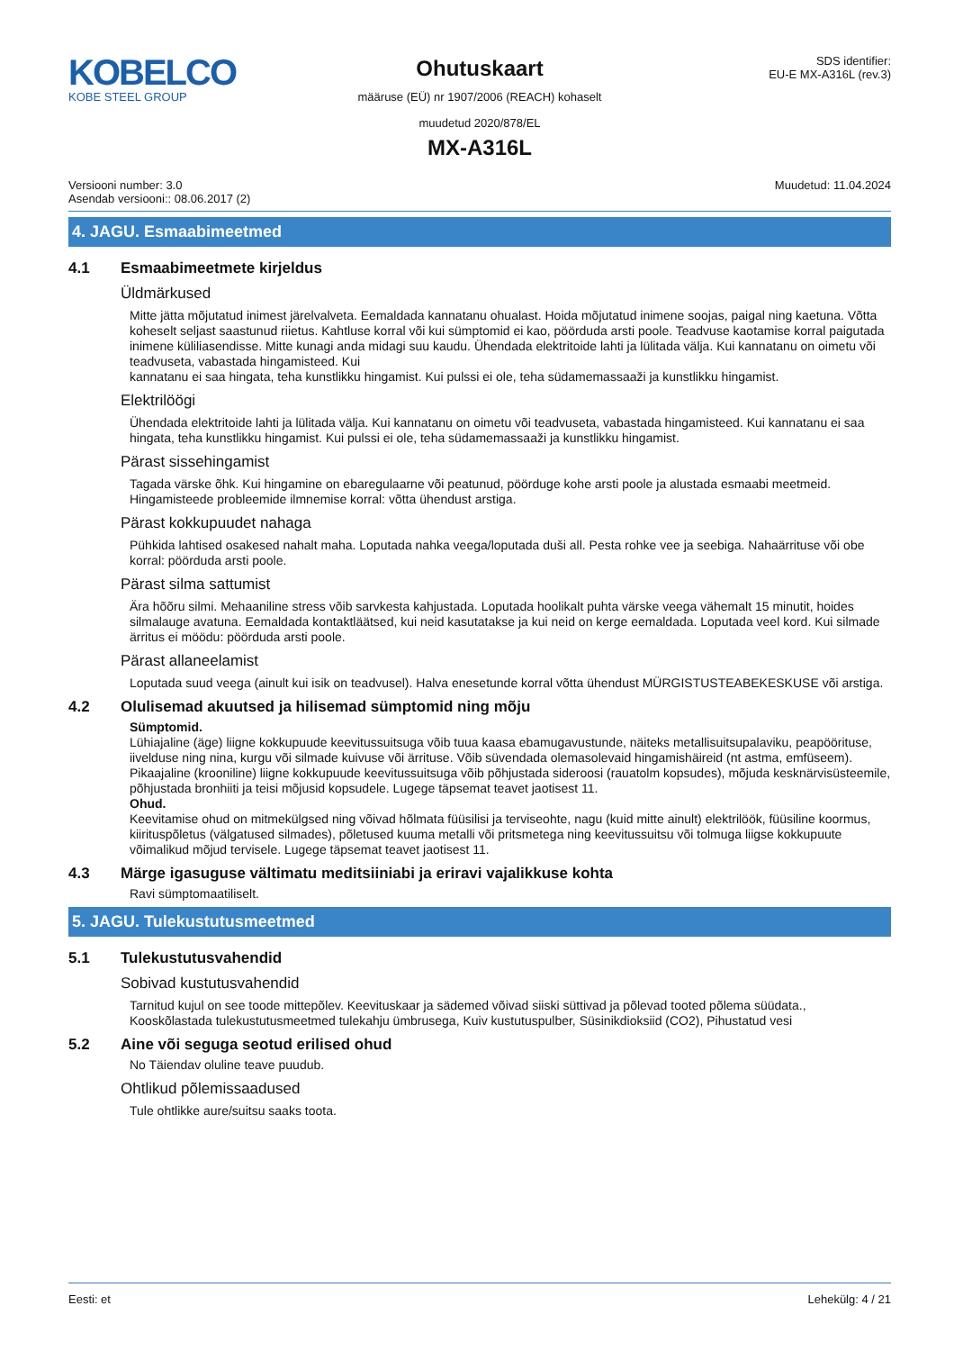KOBELCO
KOBE STEEL GROUP
Ohutuskaart
määruse (EÜ) nr 1907/2006 (REACH) kohaselt
muudetud 2020/878/EL
SDS identifier:
EU-E MX-A316L (rev.3)
MX-A316L
Versiooni number: 3.0
Asendab versiooni:: 08.06.2017 (2)
Muudetud: 11.04.2024
4. JAGU. Esmaabimeetmed
4.1 Esmaabimeetmete kirjeldus
Üldmärkused
Mitte jätta mõjutatud inimest järelvalveta. Eemaldada kannatanu ohualast. Hoida mõjutatud inimene soojas, paigal ning kaetuna. Võtta koheselt seljast saastunud riietus. Kahtluse korral või kui sümptomid ei kao, pöörduda arsti poole. Teadvuse kaotamise korral paigutada inimene küliliasendisse. Mitte kunagi anda midagi suu kaudu. Ühendada elektritoide lahti ja lülitada välja. Kui kannatanu on oimetu või teadvuseta, vabastada hingamisteed. Kui
kannatanu ei saa hingata, teha kunstlikku hingamist. Kui pulssi ei ole, teha südamemassaaži ja kunstlikku hingamist.
Elektrilöögi
Ühendada elektritoide lahti ja lülitada välja. Kui kannatanu on oimetu või teadvuseta, vabastada hingamisteed. Kui kannatanu ei saa hingata, teha kunstlikku hingamist. Kui pulssi ei ole, teha südamemassaaži ja kunstlikku hingamist.
Pärast sissehingamist
Tagada värske õhk. Kui hingamine on ebaregulaarne või peatunud, pöörduge kohe arsti poole ja alustada esmaabi meetmeid. Hingamisteede probleemide ilmnemise korral: võtta ühendust arstiga.
Pärast kokkupuudet nahaga
Pühkida lahtised osakesed nahalt maha. Loputada nahka veega/loputada duši all. Pesta rohke vee ja seebiga. Nahaärrituse või obe korral: pöörduda arsti poole.
Pärast silma sattumist
Ära hõõru silmi. Mehaaniline stress võib sarvkesta kahjustada. Loputada hoolikalt puhta värske veega vähemalt 15 minutit, hoides silmalauge avatuna. Eemaldada kontaktläätsed, kui neid kasutatakse ja kui neid on kerge eemaldada. Loputada veel kord. Kui silmade ärritus ei möödu: pöörduda arsti poole.
Pärast allaneelamist
Loputada suud veega (ainult kui isik on teadvusel). Halva enesetunde korral võtta ühendust MÜRGISTUSTEABEKESKUSE või arstiga.
4.2 Olulisemad akuutsed ja hilisemad sümptomid ning mõju
Sümptomid.
Lühiajaline (äge) liigne kokkupuude keevitussuitsuga võib tuua kaasa ebamugavustunde, näiteks metallisuitsupalaviku, peapöörituse, iivelduse ning nina, kurgu või silmade kuivuse või ärrituse. Võib süvendada olemasolevaid hingamishäireid (nt astma, emfüseem). Pikaajaline (krooniline) liigne kokkupuude keevitussuitsuga võib põhjustada sideroosi (rauatolm kopsudes), mõjuda kesknärvisüsteemile, põhjustada bronhiiti ja teisi mõjusid kopsudele. Lugege täpsemat teavet jaotisest 11.
Ohud.
Keevitamise ohud on mitmekülgsed ning võivad hõlmata füüsilisi ja terviseohte, nagu (kuid mitte ainult) elektrilöök, füüsiline koormus, kiirituspõletus (välgatused silmades), põletused kuuma metalli või pritsmetega ning keevitussuitsu või tolmuga liigse kokkupuute võimalikud mõjud tervisele. Lugege täpsemat teavet jaotisest 11.
4.3 Märge igasuguse vältimatu meditsiiniabi ja eriravi vajalikkuse kohta
Ravi sümptomaatiliselt.
5. JAGU. Tulekustutusmeetmed
5.1 Tulekustutusvahendid
Sobivad kustutusvahendid
Tarnitud kujul on see toode mittepõlev. Keevituskaar ja sädemed võivad siiski süttivad ja põlevad tooted põlema süüdata., Kooskõlastada tulekustutusmeetmed tulekahju ümbrusega, Kuiv kustutuspulber, Süsinikdioksiid (CO2), Pihustatud vesi
5.2 Aine või seguga seotud erilised ohud
No Täiendav oluline teave puudub.
Ohtlikud põlemissaadused
Tule ohtlikke aure/suitsu saaks toota.
Eesti: et Lehekülg: 4 / 21